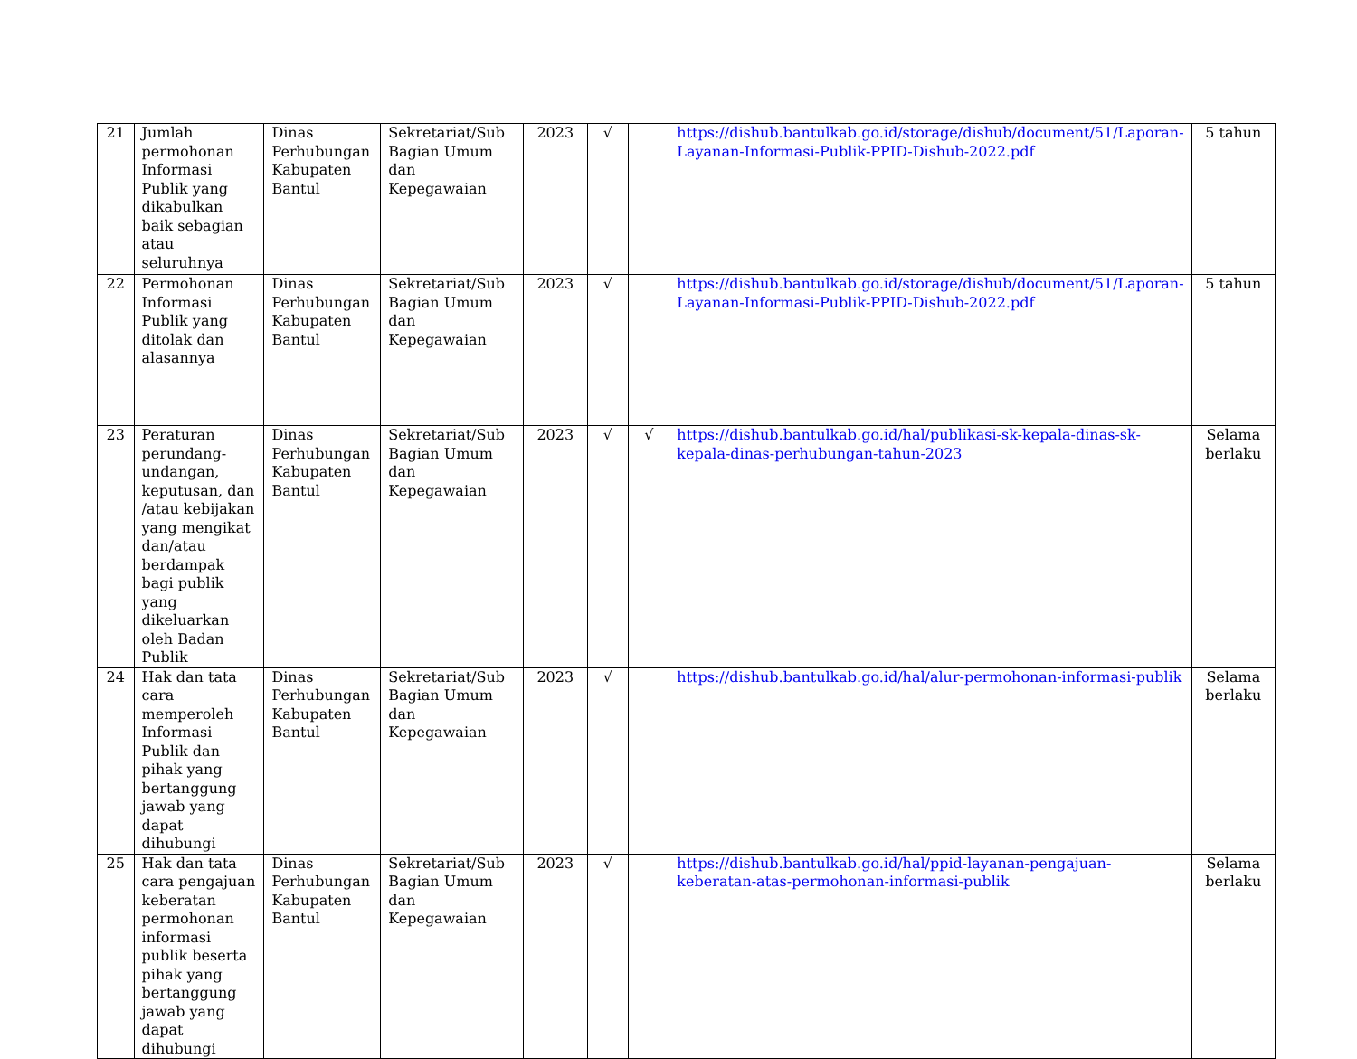| 21 | Jumlah permohonan Informasi Publik yang dikabulkan baik sebagian atau seluruhnya | Dinas Perhubungan Kabupaten Bantul | Sekretariat/Sub Bagian Umum dan Kepegawaian | 2023 | √ | | https://dishub.bantulkab.go.id/storage/dishub/document/51/Laporan-Layanan-Informasi-Publik-PPID-Dishub-2022.pdf | 5 tahun |
| 22 | Permohonan Informasi Publik yang ditolak dan alasannya | Dinas Perhubungan Kabupaten Bantul | Sekretariat/Sub Bagian Umum dan Kepegawaian | 2023 | √ | | https://dishub.bantulkab.go.id/storage/dishub/document/51/Laporan-Layanan-Informasi-Publik-PPID-Dishub-2022.pdf | 5 tahun |
| 23 | Peraturan perundang-undangan, keputusan, dan /atau kebijakan yang mengikat dan/atau berdampak bagi publik yang dikeluarkan oleh Badan Publik | Dinas Perhubungan Kabupaten Bantul | Sekretariat/Sub Bagian Umum dan Kepegawaian | 2023 | √ | √ | https://dishub.bantulkab.go.id/hal/publikasi-sk-kepala-dinas-sk-kepala-dinas-perhubungan-tahun-2023 | Selama berlaku |
| 24 | Hak dan tata cara memperoleh Informasi Publik dan pihak yang bertanggung jawab yang dapat dihubungi | Dinas Perhubungan Kabupaten Bantul | Sekretariat/Sub Bagian Umum dan Kepegawaian | 2023 | √ | | https://dishub.bantulkab.go.id/hal/alur-permohonan-informasi-publik | Selama berlaku |
| 25 | Hak dan tata cara pengajuan keberatan permohonan informasi publik beserta pihak yang bertanggung jawab yang dapat dihubungi | Dinas Perhubungan Kabupaten Bantul | Sekretariat/Sub Bagian Umum dan Kepegawaian | 2023 | √ | | https://dishub.bantulkab.go.id/hal/ppid-layanan-pengajuan-keberatan-atas-permohonan-informasi-publik | Selama berlaku |